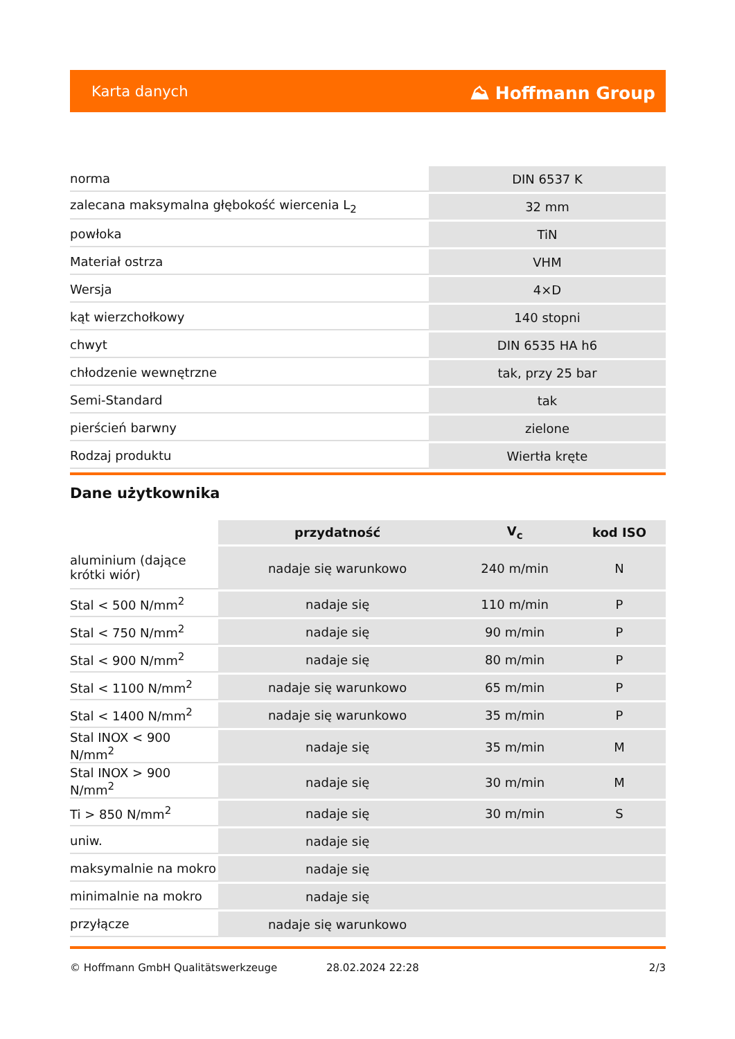Karta danych ⛰ Hoffmann Group
| norma | DIN 6537 K |
| zalecana maksymalna głębokość wiercenia L<sub>2</sub> | 32 mm |
| powłoka | TiN |
| Materiał ostrza | VHM |
| Wersja | 4×D |
| kąt wierzchołkowy | 140 stopni |
| chwyt | DIN 6535 HA h6 |
| chłodzenie wewnętrzne | tak, przy 25 bar |
| Semi-Standard | tak |
| pierścień barwny | zielone |
| Rodzaj produktu | Wiertła kręte |
Dane użytkownika
| | przydatność | V<sub>c</sub> | kod ISO |
| --- | --- | --- | --- |
| aluminium (dające krótki wiór) | nadaje się warunkowo | 240 m/min | N |
| Stal < 500 N/mm<sup>2</sup> | nadaje się | 110 m/min | P |
| Stal < 750 N/mm<sup>2</sup> | nadaje się | 90 m/min | P |
| Stal < 900 N/mm<sup>2</sup> | nadaje się | 80 m/min | P |
| Stal < 1100 N/mm<sup>2</sup> | nadaje się warunkowo | 65 m/min | P |
| Stal < 1400 N/mm<sup>2</sup> | nadaje się warunkowo | 35 m/min | P |
| Stal INOX < 900 N/mm<sup>2</sup> | nadaje się | 35 m/min | M |
| Stal INOX > 900 N/mm<sup>2</sup> | nadaje się | 30 m/min | M |
| Ti > 850 N/mm<sup>2</sup> | nadaje się | 30 m/min | S |
| uniw. | nadaje się | | |
| maksymalnie na mokro | nadaje się | | |
| minimalnie na mokro | nadaje się | | |
| przyłącze | nadaje się warunkowo | | |
© Hoffmann GmbH Qualitätswerkzeuge 28.02.2024 22:28 2/3